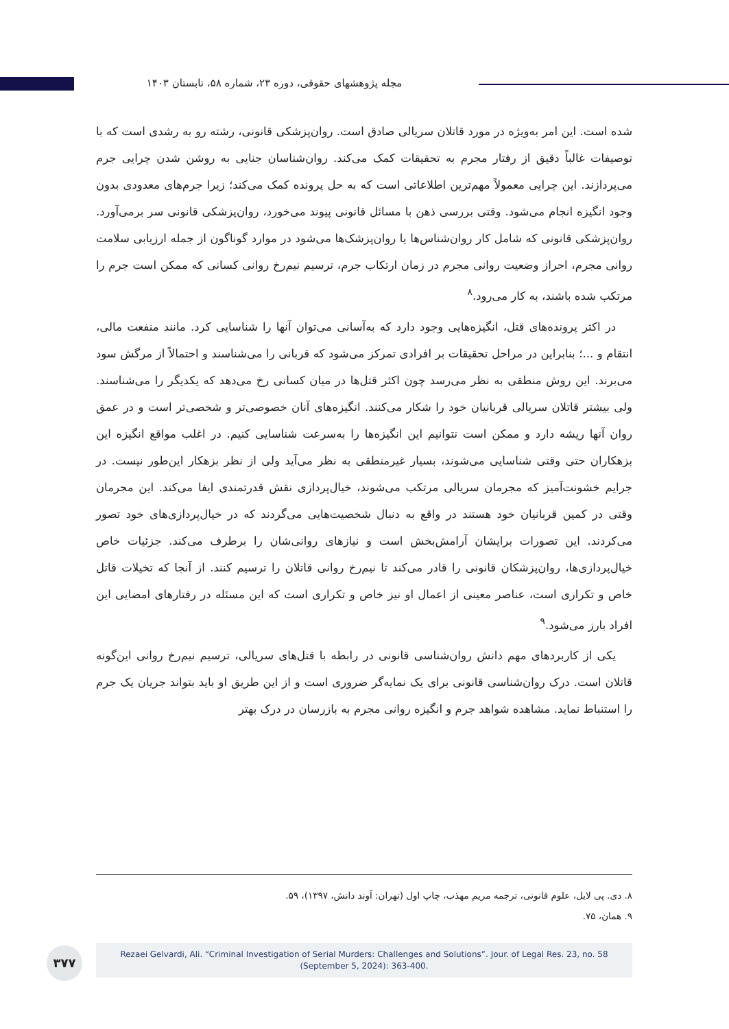مجله پژوهشهای حقوقی، دوره ۲۳، شماره ۵۸، تابستان ۱۴۰۳
شده است. این امر به‌ویژه در مورد قاتلان سریالی صادق است. روان‌پزشکی قانونی، رشته رو به رشدی است که با توصیفات غالباً دقیق از رفتار مجرم به تحقیقات کمک می‌کند. روان‌شناسان جنایی به روشن شدن چرایی جرم می‌پردازند. این چرایی معمولاً مهم‌ترین اطلاعاتی است که به حل پرونده کمک می‌کند؛ زیرا جرم‌های معدودی بدون وجود انگیزه انجام می‌شود. وقتی بررسی ذهن با مسائل قانونی پیوند می‌خورد، روان‌پزشکی قانونی سر برمی‌آورد. روان‌پزشکی قانونی که شامل کار روان‌شناس‌ها یا روان‌پزشک‌ها می‌شود در موارد گوناگون از جمله ارزیابی سلامت روانی مجرم، احراز وضعیت روانی مجرم در زمان ارتکاب جرم، ترسیم نیم‌رخ روانی کسانی که ممکن است جرم را مرتکب شده باشند، به کار می‌رود.<sup>۸</sup>
در اکثر پرونده‌های قتل، انگیزه‌هایی وجود دارد که به‌آسانی می‌توان آنها را شناسایی کرد. مانند منفعت مالی، انتقام و ...؛ بنابراین در مراحل تحقیقات بر افرادی تمرکز می‌شود که قربانی را می‌شناسند و احتمالاً از مرگش سود می‌برند. این روش منطقی به نظر می‌رسد چون اکثر قتل‌ها در میان کسانی رخ می‌دهد که یکدیگر را می‌شناسند. ولی بیشتر قاتلان سریالی قربانیان خود را شکار می‌کنند. انگیزه‌های آنان خصوصی‌تر و شخصی‌تر است و در عمق روان آنها ریشه دارد و ممکن است نتوانیم این انگیزه‌ها را به‌سرعت شناسایی کنیم. در اغلب مواقع انگیزه این بزهکاران حتی وقتی شناسایی می‌شوند، بسیار غیرمنطقی به نظر می‌آید ولی از نظر بزهکار این‌طور نیست. در جرایم خشونت‌آمیز که مجرمان سریالی مرتکب می‌شوند، خیال‌پردازی نقش قدرتمندی ایفا می‌کند. این مجرمان وقتی در کمین قربانیان خود هستند در واقع به دنبال شخصیت‌هایی می‌گردند که در خیال‌پردازی‌های خود تصور می‌کردند. این تصورات برایشان آرامش‌بخش است و نیازهای روانی‌شان را برطرف می‌کند. جزئیات خاص خیال‌پردازی‌ها، روان‌پزشکان قانونی را قادر می‌کند تا نیم‌رخ روانی قاتلان را ترسیم کنند. از آنجا که تخیلات قاتل خاص و تکراری است، عناصر معینی از اعمال او نیز خاص و تکراری است که این مسئله در رفتارهای امضایی این افراد بارز می‌شود.<sup>۹</sup>
یکی از کاربردهای مهم دانش روان‌شناسی قانونی در رابطه با قتل‌های سریالی، ترسیم نیم‌رخ روانی این‌گونه قاتلان است. درک روان‌شناسی قانونی برای یک نمایه‌گر ضروری است و از این طریق او باید بتواند جریان یک جرم را استنباط نماید. مشاهده شواهد جرم و انگیزه روانی مجرم به بازرسان در درک بهتر
۸. دی. پی لایل، علوم قانونی، ترجمه مریم مهذب، چاپ اول (تهران: آوند دانش، ۱۳۹۷)، ۵۹.
۹. همان، ۷۵.
۳۷۷
Rezaei Gelvardi, Ali. “Criminal Investigation of Serial Murders: Challenges and Solutions”. Jour. of Legal Res. 23, no. 58
(September 5, 2024): 363-400.